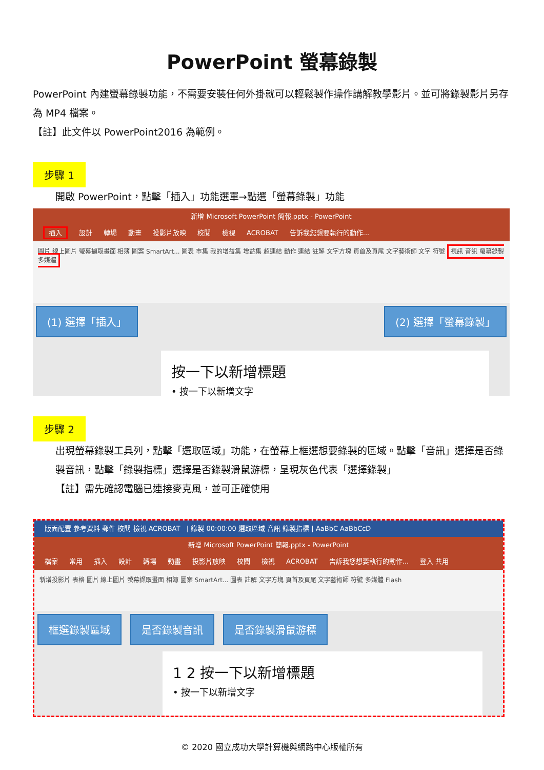PowerPoint 螢幕錄製
PowerPoint 內建螢幕錄製功能，不需要安裝任何外掛就可以輕鬆製作操作講解教學影片。並可將錄製影片另存為 MP4 檔案。
【註】此文件以 PowerPoint2016 為範例。
步驟 1
開啟 PowerPoint，點擊「插入」功能選單→點選「螢幕錄製」功能
新增 Microsoft PowerPoint 簡報.pptx - PowerPoint
插入 設計 轉場 動畫 投影片放映 校閱 檢視 ACROBAT 告訴我您想要執行的動作...
圖片 線上圖片 螢幕擷取畫面 相簿 圖案 SmartArt... 圖表 市集 我的增益集 增益集 超連結 動作 連結 註解 文字方塊 頁首及頁尾 文字藝術師 文字 符號 視訊 音訊 螢幕錄製 多媒體
(1) 選擇「插入」 (2) 選擇「螢幕錄製」
按一下以新增標題
• 按一下以新增文字
步驟 2
出現螢幕錄製工具列，點擊「選取區域」功能，在螢幕上框選想要錄製的區域。點擊「音訊」選擇是否錄製音訊，點擊「錄製指標」選擇是否錄製滑鼠游標，呈現灰色代表「選擇錄製」
【註】需先確認電腦已連接麥克風，並可正確使用
版面配置 參考資料 郵件 校閱 檢視 ACROBAT | 錄製 00:00:00 選取區域 音訊 錄製指標 | AaBbC AaBbCcD
新增 Microsoft PowerPoint 簡報.pptx - PowerPoint
檔案 常用 插入 設計 轉場 動畫 投影片放映 校閱 檢視 ACROBAT 告訴我您想要執行的動作... 登入 共用
新增投影片 表格 圖片 線上圖片 螢幕擷取畫面 相簿 圖案 SmartArt... 圖表 註解 文字方塊 頁首及頁尾 文字藝術師 符號 多媒體 Flash
框選錄製區域 是否錄製音訊 是否錄製滑鼠游標
1 2 按一下以新增標題
• 按一下以新增文字
© 2020 國立成功大學計算機與網路中心版權所有